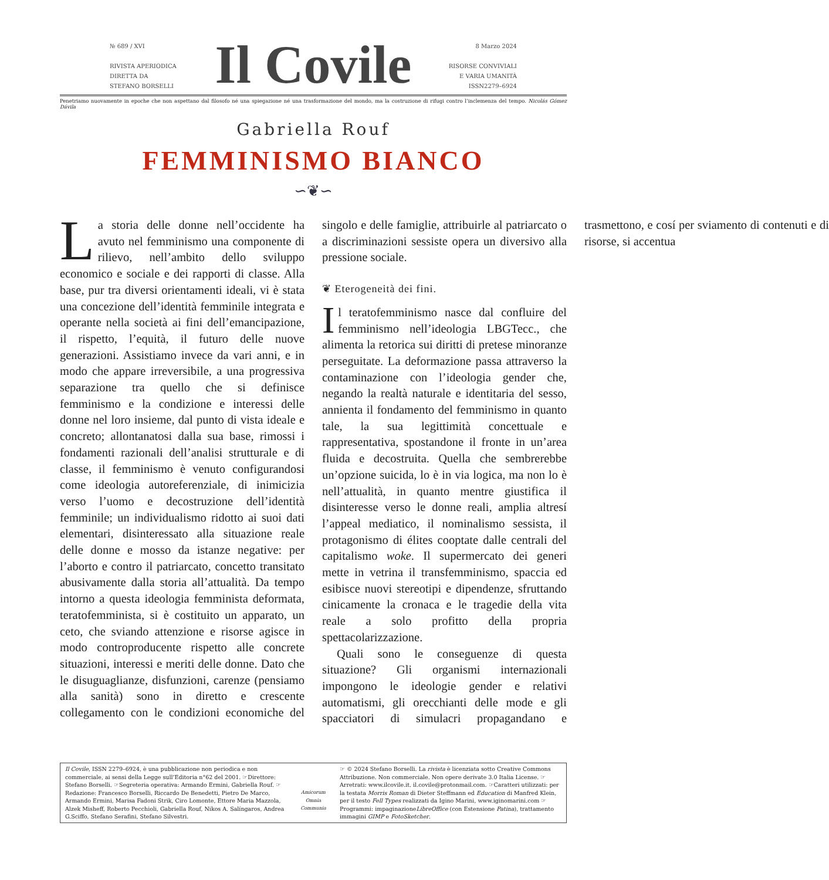№ 689 / XVI
RIVISTA APERIODICA
DIRETTA DA
STEFANO BORSELLI
Il Covile
8 Marzo 2024
RISORSE CONVIVIALI
E VARIA UMANITÀ
ISSN2279–6924
Penetriamo nuovamente in epoche che non aspettano dal filosofo né una spiegazione né una trasformazione del mondo, ma la costruzione di rifugi contro l’inclemenza del tempo. Nicolás Gómez Dávila
Gabriella Rouf
FEMMINISMO BIANCO
∽❦∽
La storia delle donne nell’occidente ha avuto nel femminismo una componente di rilievo, nell’ambito dello sviluppo economico e sociale e dei rapporti di classe. Alla base, pur tra diversi orientamenti ideali, vi è stata una concezione dell’identità femminile integrata e operante nella società ai fini dell’emancipazione, il rispetto, l’equità, il futuro delle nuove generazioni. Assistiamo invece da vari anni, e in modo che appare irreversibile, a una progressiva separazione tra quello che si definisce femminismo e la condizione e interessi delle donne nel loro insieme, dal punto di vista ideale e concreto; allontanatosi dalla sua base, rimossi i fondamenti razionali dell’analisi strutturale e di classe, il femminismo è venuto configurandosi come ideologia autoreferenziale, di inimicizia verso l’uomo e decostruzione dell’identità femminile; un individualismo ridotto ai suoi dati elementari, disinteressato alla situazione reale delle donne e mosso da istanze negative: per l’aborto e contro il patriarcato, concetto transitato abusivamente dalla storia all’attualità. Da tempo intorno a questa ideologia femminista deformata, teratofemminista, si è costituito un apparato, un ceto, che sviando attenzione e risorse agisce in modo controproducente rispetto alle concrete situazioni, interessi e meriti delle donne. Dato che le disuguaglianze, disfunzioni, carenze (pensiamo alla sanità) sono in diretto e crescente collegamento con le condizioni economiche del singolo e delle famiglie, attribuirle al patriarcato o a discriminazioni sessiste opera un diversivo alla pressione sociale.
❦ Eterogeneità dei fini.
Il teratofemminismo nasce dal confluire del femminismo nell’ideologia LBGTecc., che alimenta la retorica sui diritti di pretese minoranze perseguitate. La deformazione passa attraverso la contaminazione con l’ideologia gender che, negando la realtà naturale e identitaria del sesso, annienta il fondamento del femminismo in quanto tale, la sua legittimità concettuale e rappresentativa, spostandone il fronte in un’area fluida e decostruita. Quella che sembrerebbe un’opzione suicida, lo è in via logica, ma non lo è nell’attualità, in quanto mentre giustifica il disinteresse verso le donne reali, amplia altresí l’appeal mediatico, il nominalismo sessista, il protagonismo di élites cooptate dalle centrali del capitalismo woke. Il supermercato dei generi mette in vetrina il transfemminismo, spaccia ed esibisce nuovi stereotipi e dipendenze, sfruttando cinicamente la cronaca e le tragedie della vita reale a solo profitto della propria spettacolarizzazione.
Quali sono le conseguenze di questa situazione? Gli organismi internazionali impongono le ideologie gender e relativi automatismi, gli orecchianti delle mode e gli spacciatori di simulacri propagandano e trasmettono, e cosí per sviamento di contenuti e di risorse, si accentua
Il Covile, ISSN 2279–6924, è una pubblicazione non periodica e non commerciale, ai sensi della Legge sull’Editoria n°62 del 2001. ☞Direttore: Stefano Borselli. ☞Segreteria operativa: Armando Ermini, Gabriella Rouf. ☞Redazione: Francesco Borselli, Riccardo De Benedetti, Pietro De Marco, Armando Ermini, Marisa Fadoni Strik, Ciro Lomonte, Ettore Maria Mazzola, Alzek Misheff, Roberto Pecchioli, Gabriella Rouf, Nikos A. Salíngaros, Andrea G.Sciffo, Stefano Serafini, Stefano Silvestri.
Amicorum Omnia Communia
☞ © 2024 Stefano Borselli. La rivista è licenziata sotto Creative Commons Attribuzione. Non commerciale. Non opere derivate 3.0 Italia License. ☞Arretrati: www.ilcovile.it. il.covile@protonmail.com. ☞Caratteri utilizzati: per la testata Morris Roman di Dieter Steffmann ed Education di Manfred Klein, per il testo Fell Types realizzati da Igino Marini, www.iginomarini.com ☞Programmi: impaginazioneLibreOffice (con Estensione Patina), trattamento immagini GIMP e FotoSketcher.